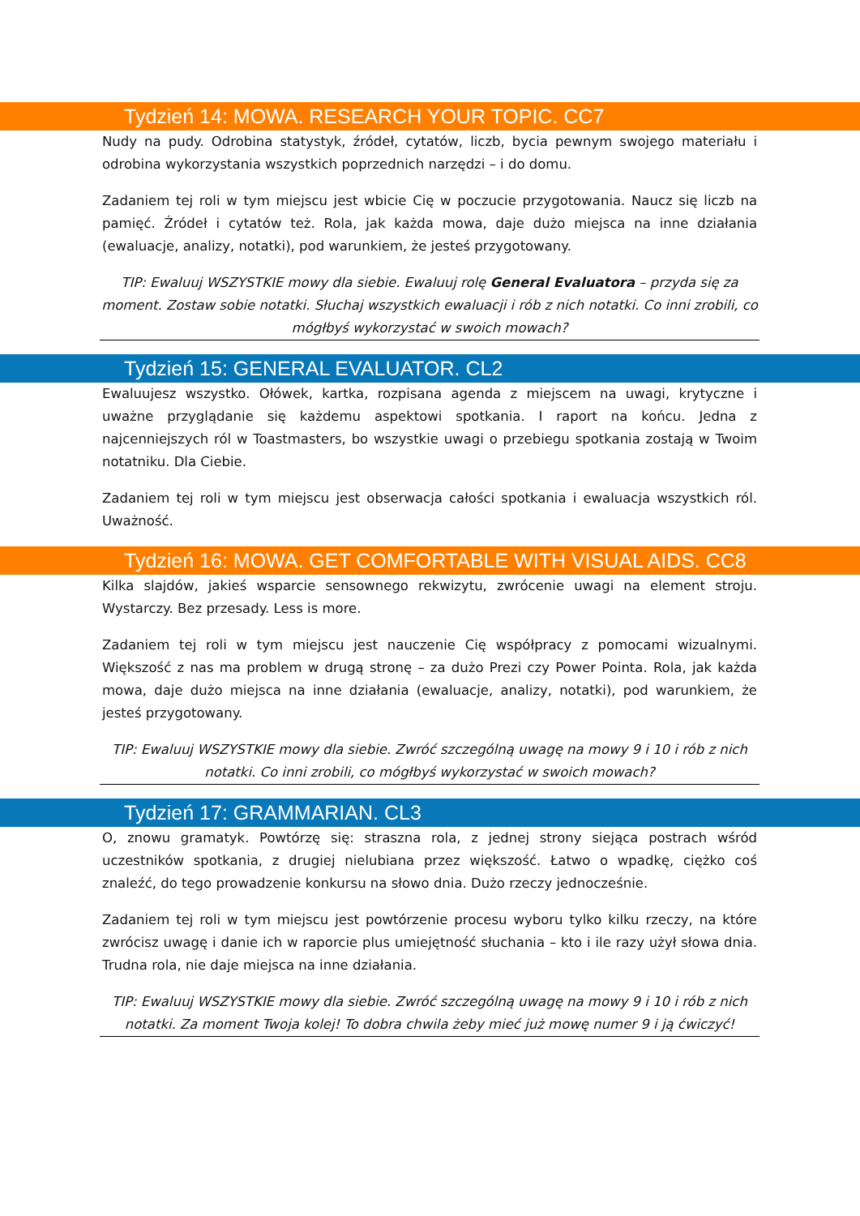Tydzień 14: MOWA. RESEARCH YOUR TOPIC. CC7
Nudy na pudy. Odrobina statystyk, źródeł, cytatów, liczb, bycia pewnym swojego materiału i odrobina wykorzystania wszystkich poprzednich narzędzi – i do domu.
Zadaniem tej roli w tym miejscu jest wbicie Cię w poczucie przygotowania. Naucz się liczb na pamięć. Źródeł i cytatów też. Rola, jak każda mowa, daje dużo miejsca na inne działania (ewaluacje, analizy, notatki), pod warunkiem, że jesteś przygotowany.
TIP: Ewaluuj WSZYSTKIE mowy dla siebie. Ewaluuj rolę General Evaluatora – przyda się za moment. Zostaw sobie notatki. Słuchaj wszystkich ewaluacji i rób z nich notatki. Co inni zrobili, co mógłbyś wykorzystać w swoich mowach?
Tydzień 15: GENERAL EVALUATOR. CL2
Ewaluujesz wszystko. Ołówek, kartka, rozpisana agenda z miejscem na uwagi, krytyczne i uważne przyglądanie się każdemu aspektowi spotkania. I raport na końcu. Jedna z najcenniejszych ról w Toastmasters, bo wszystkie uwagi o przebiegu spotkania zostają w Twoim notatniku. Dla Ciebie.
Zadaniem tej roli w tym miejscu jest obserwacja całości spotkania i ewaluacja wszystkich ról. Uważność.
Tydzień 16: MOWA. GET COMFORTABLE WITH VISUAL AIDS. CC8
Kilka slajdów, jakieś wsparcie sensownego rekwizytu, zwrócenie uwagi na element stroju. Wystarczy. Bez przesady. Less is more.
Zadaniem tej roli w tym miejscu jest nauczenie Cię współpracy z pomocami wizualnymi. Większość z nas ma problem w drugą stronę – za dużo Prezi czy Power Pointa. Rola, jak każda mowa, daje dużo miejsca na inne działania (ewaluacje, analizy, notatki), pod warunkiem, że jesteś przygotowany.
TIP: Ewaluuj WSZYSTKIE mowy dla siebie. Zwróć szczególną uwagę na mowy 9 i 10 i rób z nich notatki. Co inni zrobili, co mógłbyś wykorzystać w swoich mowach?
Tydzień 17: GRAMMARIAN. CL3
O, znowu gramatyk. Powtórzę się: straszna rola, z jednej strony siejąca postrach wśród uczestników spotkania, z drugiej nielubiana przez większość. Łatwo o wpadkę, ciężko coś znaleźć, do tego prowadzenie konkursu na słowo dnia. Dużo rzeczy jednocześnie.
Zadaniem tej roli w tym miejscu jest powtórzenie procesu wyboru tylko kilku rzeczy, na które zwrócisz uwagę i danie ich w raporcie plus umiejętność słuchania – kto i ile razy użył słowa dnia. Trudna rola, nie daje miejsca na inne działania.
TIP: Ewaluuj WSZYSTKIE mowy dla siebie. Zwróć szczególną uwagę na mowy 9 i 10 i rób z nich notatki. Za moment Twoja kolej! To dobra chwila żeby mieć już mowę numer 9 i ją ćwiczyć!